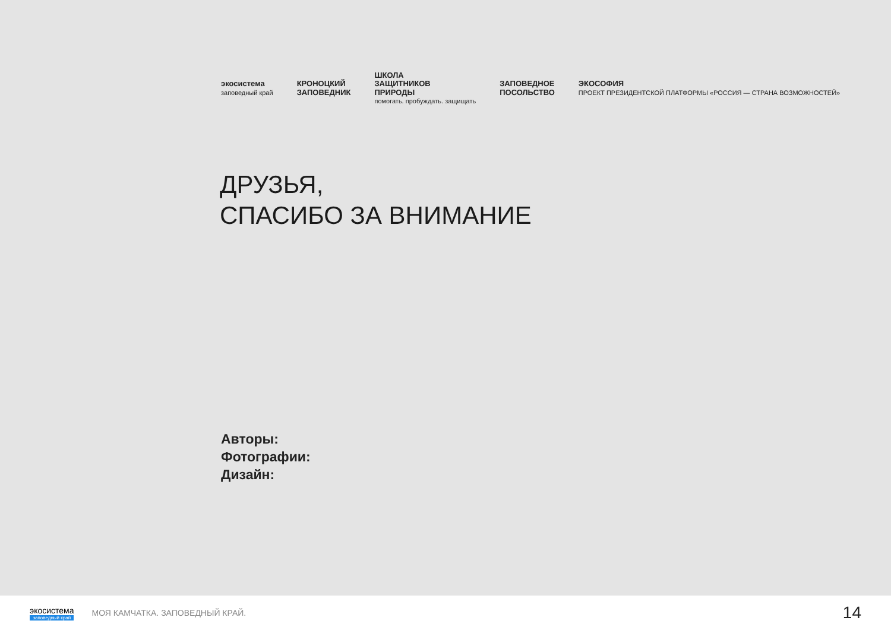экосистема
заповедный край
КРОНОЦКИЙ
ЗАПОВЕДНИК
ШКОЛА
ЗАЩИТНИКОВ
ПРИРОДЫ
помогать. пробуждать. защищать
ЗАПОВЕДНОЕ
ПОСОЛЬСТВО
ЭКОСОФИЯ
ПРОЕКТ ПРЕЗИДЕНТСКОЙ ПЛАТФОРМЫ «РОССИЯ — СТРАНА ВОЗМОЖНОСТЕЙ»
ДРУЗЬЯ,
СПАСИБО ЗА ВНИМАНИЕ
Авторы:
Фотографии:
Дизайн:
экосистема
заповедный край
МОЯ КАМЧАТКА. ЗАПОВЕДНЫЙ КРАЙ.
14